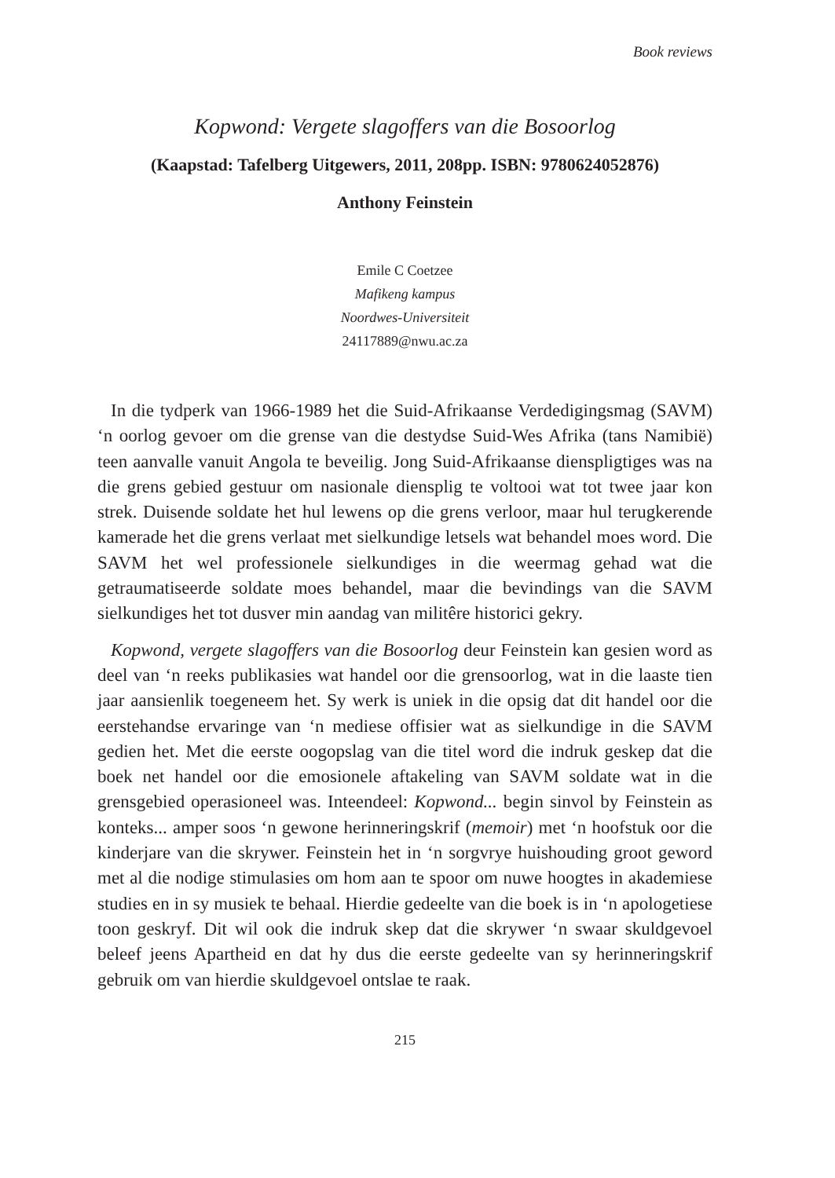Book reviews
Kopwond: Vergete slagoffers van die Bosoorlog
(Kaapstad: Tafelberg Uitgewers, 2011, 208pp. ISBN: 9780624052876)
Anthony Feinstein
Emile C Coetzee
Mafikeng kampus
Noordwes-Universiteit
24117889@nwu.ac.za
In die tydperk van 1966-1989 het die Suid-Afrikaanse Verdedigingsmag (SAVM) ‘n oorlog gevoer om die grense van die destydse Suid-Wes Afrika (tans Namibië) teen aanvalle vanuit Angola te beveilig. Jong Suid-Afrikaanse dienspligtiges was na die grens gebied gestuur om nasionale diensplig te voltooi wat tot twee jaar kon strek. Duisende soldate het hul lewens op die grens verloor, maar hul terugkerende kamerade het die grens verlaat met sielkundige letsels wat behandel moes word. Die SAVM het wel professionele sielkundiges in die weermag gehad wat die getraumatiseerde soldate moes behandel, maar die bevindings van die SAVM sielkundiges het tot dusver min aandag van militêre historici gekry.
Kopwond, vergete slagoffers van die Bosoorlog deur Feinstein kan gesien word as deel van ‘n reeks publikasies wat handel oor die grensoorlog, wat in die laaste tien jaar aansienlik toegeneem het. Sy werk is uniek in die opsig dat dit handel oor die eerstehandse ervaringe van ‘n mediese offisier wat as sielkundige in die SAVM gedien het. Met die eerste oogopslag van die titel word die indruk geskep dat die boek net handel oor die emosionele aftakeling van SAVM soldate wat in die grensgebied operasioneel was. Inteendeel: Kopwond... begin sinvol by Feinstein as konteks... amper soos ‘n gewone herinneringskrif (memoir) met ‘n hoofstuk oor die kinderjare van die skrywer. Feinstein het in ‘n sorgvrye huishouding groot geword met al die nodige stimulasies om hom aan te spoor om nuwe hoogtes in akademiese studies en in sy musiek te behaal. Hierdie gedeelte van die boek is in ‘n apologetiese toon geskryf. Dit wil ook die indruk skep dat die skrywer ‘n swaar skuldgevoel beleef jeens Apartheid en dat hy dus die eerste gedeelte van sy herinneringskrif gebruik om van hierdie skuldgevoel ontslae te raak.
215